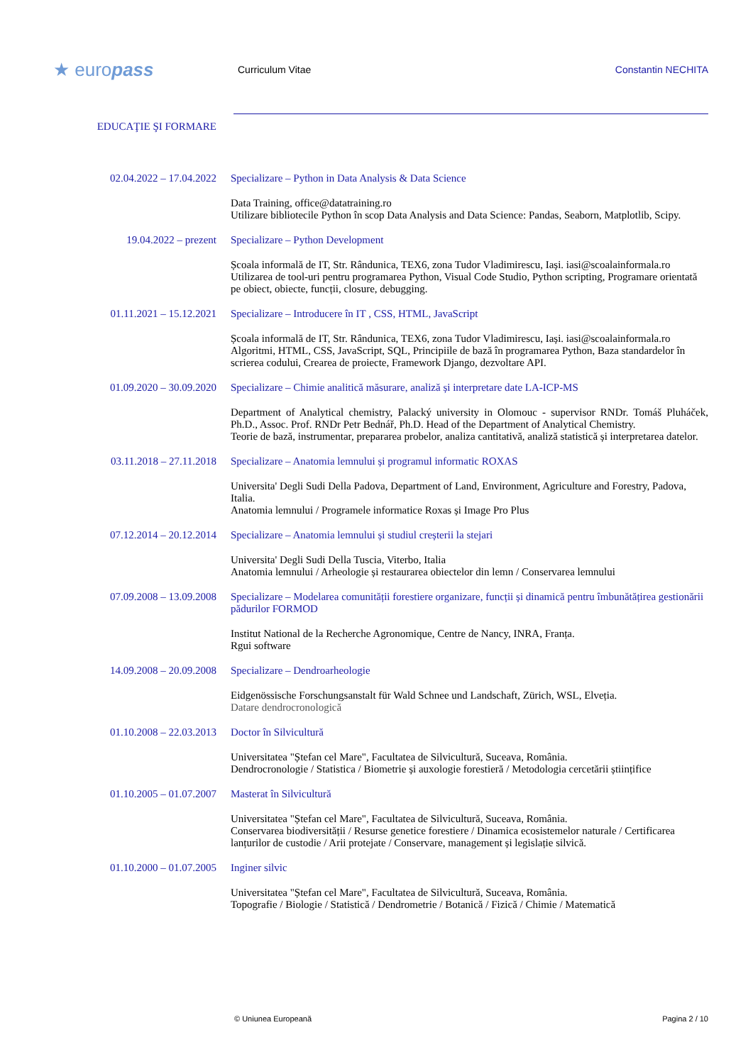★ europass
Curriculum Vitae Constantin NECHITA
EDUCAŢIE ŞI FORMARE
02.04.2022 – 17.04.2022 Specializare – Python in Data Analysis & Data Science
Data Training, office@datatraining.ro
Utilizare bibliotecile Python în scop Data Analysis and Data Science: Pandas, Seaborn, Matplotlib, Scipy.
19.04.2022 – prezent Specializare – Python Development
Școala informală de IT, Str. Rândunica, TEX6, zona Tudor Vladimirescu, Iași. iasi@scoalainformala.ro
Utilizarea de tool-uri pentru programarea Python, Visual Code Studio, Python scripting, Programare orientată pe obiect, obiecte, funcții, closure, debugging.
01.11.2021 – 15.12.2021 Specializare – Introducere în IT , CSS, HTML, JavaScript
Școala informală de IT, Str. Rândunica, TEX6, zona Tudor Vladimirescu, Iași. iasi@scoalainformala.ro
Algoritmi, HTML, CSS, JavaScript, SQL, Principiile de bază în programarea Python, Baza standardelor în scrierea codului, Crearea de proiecte, Framework Django, dezvoltare API.
01.09.2020 – 30.09.2020 Specializare – Chimie analitică măsurare, analiză și interpretare date LA-ICP-MS
Department of Analytical chemistry, Palacký university in Olomouc - supervisor RNDr. Tomáš Pluháček, Ph.D., Assoc. Prof. RNDr Petr Bednář, Ph.D. Head of the Department of Analytical Chemistry.
Teorie de bază, instrumentar, prepararea probelor, analiza cantitativă, analiză statistică și interpretarea datelor.
03.11.2018 – 27.11.2018 Specializare – Anatomia lemnului și programul informatic ROXAS
Universita' Degli Sudi Della Padova, Department of Land, Environment, Agriculture and Forestry, Padova, Italia.
Anatomia lemnului / Programele informatice Roxas și Image Pro Plus
07.12.2014 – 20.12.2014 Specializare – Anatomia lemnului și studiul creșterii la stejari
Universita' Degli Sudi Della Tuscia, Viterbo, Italia
Anatomia lemnului / Arheologie și restaurarea obiectelor din lemn / Conservarea lemnului
07.09.2008 – 13.09.2008 Specializare – Modelarea comunității forestiere organizare, funcții și dinamică pentru îmbunătățirea gestionării pădurilor FORMOD
Institut National de la Recherche Agronomique, Centre de Nancy, INRA, Franța.
Rgui software
14.09.2008 – 20.09.2008 Specializare – Dendroarheologie
Eidgenössische Forschungsanstalt für Wald Schnee und Landschaft, Zürich, WSL, Elveția.
Datare dendrocronologică
01.10.2008 – 22.03.2013 Doctor în Silvicultură
Universitatea "Ștefan cel Mare", Facultatea de Silvicultură, Suceava, România.
Dendrocronologie / Statistica / Biometrie și auxologie forestieră / Metodologia cercetării științifice
01.10.2005 – 01.07.2007 Masterat în Silvicultură
Universitatea "Ștefan cel Mare", Facultatea de Silvicultură, Suceava, România.
Conservarea biodiversității / Resurse genetice forestiere / Dinamica ecosistemelor naturale / Certificarea lanțurilor de custodie / Arii protejate / Conservare, management și legislație silvică.
01.10.2000 – 01.07.2005 Inginer silvic
Universitatea "Ștefan cel Mare", Facultatea de Silvicultură, Suceava, România.
Topografie / Biologie / Statistică / Dendrometrie / Botanică / Fizică / Chimie / Matematică
© Uniunea Europeană Pagina 2 / 10